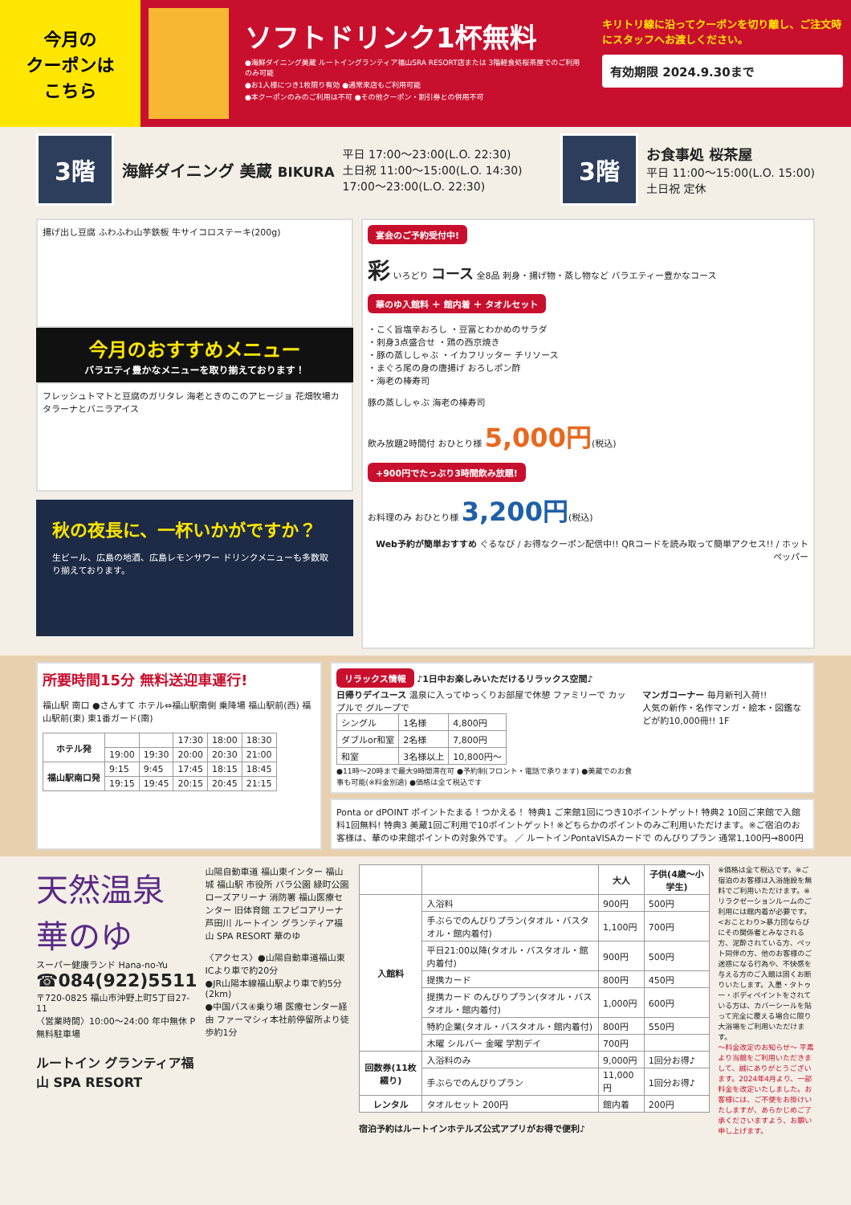今月の
クーポンは
こちら
ソフトドリンク1杯無料
●海鮮ダイニング美蔵 ルートイングランティア福山SRA RESORT店または 3階軽食処桜茶屋でのご利用のみ可能
●お1人様につき1枚限り有効 ●通常来店もご利用可能
●本クーポンのみのご利用は不可 ●その他クーポン・割引券との併用不可
キリトリ線に沿ってクーポンを切り離し、ご注文時にスタッフへお渡しください。
有効期限 2024.9.30まで
3階
海鮮ダイニング 美蔵 BIKURA
平日 17:00〜23:00(L.O. 22:30)
土日祝 11:00〜15:00(L.O. 14:30)
17:00〜23:00(L.O. 22:30)
3階
お食事処 桜茶屋
平日 11:00〜15:00(L.O. 15:00)
土日祝 定休
揚げ出し豆腐 ふわふわ山芋鉄板 牛サイコロステーキ(200g)
今月のおすすめメニュー
バラエティ豊かなメニューを取り揃えております！
フレッシュトマトと豆腐のガリタレ 海老ときのこのアヒージョ 花畑牧場カタラーナとバニラアイス
秋の夜長に、一杯いかがですか？
生ビール、広島の地酒、広島レモンサワー ドリンクメニューも多数取り揃えております。
宴会のご予約受付中!
彩 いろどり コース 全8品 刺身・揚げ物・蒸し物など バラエティー豊かなコース
華のゆ入館料 ＋ 館内着 ＋ タオルセット
・こく旨塩辛おろし ・豆冨とわかめのサラダ
・刺身3点盛合せ ・鶏の西京焼き
・豚の蒸ししゃぶ ・イカフリッター チリソース
・まぐろ尾の身の唐揚げ おろしポン酢
・海老の棒寿司
豚の蒸ししゃぶ 海老の棒寿司
飲み放題2時間付 おひとり様 5,000円(税込)
+900円でたっぷり3時間飲み放題!
お料理のみ おひとり様 3,200円(税込)
Web予約が簡単おすすめ ぐるなび / お得なクーポン配信中!! QRコードを読み取って簡単アクセス!! / ホットペッパー
所要時間15分 無料送迎車運行!
福山駅 南口 ●さんすて ホテル⇔福山駅南側 乗降場 福山駅前(西) 福山駅前(東) 東1番ガード(南)
| ホテル発 | | | 17:30 | 18:00 | 18:30 |
| | 19:00 | 19:30 | 20:00 | 20:30 | 21:00 |
| 福山駅南口発 | 9:15 | 9:45 | 17:45 | 18:15 | 18:45 |
| | 19:15 | 19:45 | 20:15 | 20:45 | 21:15 |
リラックス情報 ♪1日中お楽しみいただけるリラックス空間♪
日帰りデイユース 温泉に入ってゆっくりお部屋で休憩 ファミリーで カップルで グループで
| シングル | 1名様 | 4,800円 |
| ダブルor和室 | 2名様 | 7,800円 |
| 和室 | 3名様以上 | 10,800円〜 |
●11時〜20時まで最大9時間滞在可 ●予約制(フロント・電話で承ります) ●美蔵でのお食事も可能(※料金別途) ●価格は全て税込です
マンガコーナー 毎月新刊入荷!!
人気の新作・名作マンガ・絵本・図鑑などが約10,000冊!! 1F
Ponta or dPOINT ポイントたまる！つかえる！ 特典1 ご来館1回につき10ポイントゲット! 特典2 10回ご来館で入館料1回無料! 特典3 美蔵1回ご利用で10ポイントゲット! ※どちらかのポイントのみご利用いただけます。※ご宿泊のお客様は、華のゆ来館ポイントの対象外です。 ／ ルートインPontaVISAカードで のんびりプラン 通常1,100円→800円
天然温泉 華のゆ
スーパー健康ランド Hana-no-Yu
☎084(922)5511
〒720-0825 福山市沖野上町5丁目27-11
〈営業時間〉10:00〜24:00 年中無休 P 無料駐車場
ルートイン グランティア福山 SPA RESORT
山陽自動車道 福山東インター 福山城 福山駅 市役所 バラ公園 緑町公園 ローズアリーナ 消防署 福山医療センター 旧体育館 エフピコアリーナ 芦田川 ルートイン グランティア福山 SPA RESORT 華のゆ
〈アクセス〉●山陽自動車道福山東ICより車で約20分
●JR山陽本線福山駅より車で約5分(2km)
●中国バス④乗り場 医療センター経由 ファーマシィ本社前停留所より徒歩約1分
| | | 大人 | 子供(4歳〜小学生) |
| --- | --- | --- | --- |
| 入館料 | 入浴料 | 900円 | 500円 |
| | 手ぶらでのんびりプラン(タオル・バスタオル・館内着付) | 1,100円 | 700円 |
| | 平日21:00以降(タオル・バスタオル・館内着付) | 900円 | 500円 |
| | 提携カード | 800円 | 450円 |
| | 提携カード のんびりプラン(タオル・バスタオル・館内着付) | 1,000円 | 600円 |
| | 特約企業(タオル・バスタオル・館内着付) | 800円 | 550円 |
| | 木曜 シルバー 金曜 学割デイ | 700円 | |
| 回数券(11枚綴り) | 入浴料のみ | 9,000円 | 1回分お得♪ |
| | 手ぶらでのんびりプラン | 11,000円 | 1回分お得♪ |
| レンタル | タオルセット 200円 | 館内着 | 200円 |
宿泊予約はルートインホテルズ公式アプリがお得で便利♪
※価格は全て税込です。※ご宿泊のお客様は入浴施設を無料でご利用いただけます。※リラクゼーションルームのご利用には館内着が必要です。
<おことわり>暴力団ならびにその関係者とみなされる方、泥酔されている方、ペット同伴の方、他のお客様のご迷惑になる行為や、不快感を与える方のご入館は固くお断りいたします。入墨・タトゥー・ボディペイントをされている方は、カバーシールを貼って完全に覆える場合に限り大浴場をご利用いただけます。
〜料金改定のお知らせ〜 平素より当館をご利用いただきまして、誠にありがとうございます。2024年4月より、一部料金を改定いたしました。お客様には、ご不便をお掛けいたしますが、あらかじめご了承くださいますよう、お願い申し上げます。